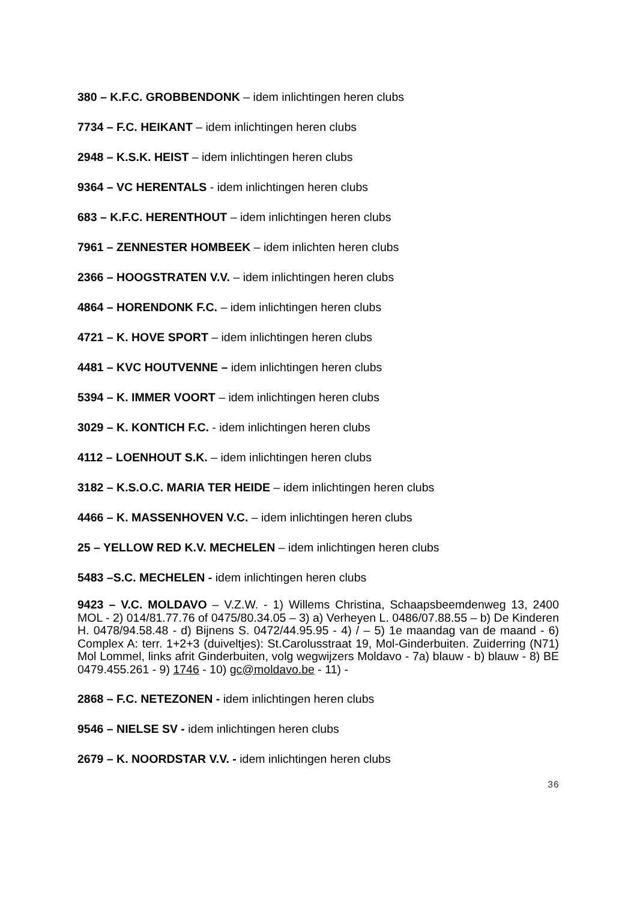380 – K.F.C. GROBBENDONK – idem inlichtingen heren clubs
7734 – F.C. HEIKANT – idem inlichtingen heren clubs
2948 – K.S.K. HEIST – idem inlichtingen heren clubs
9364 – VC HERENTALS - idem inlichtingen heren clubs
683 – K.F.C. HERENTHOUT – idem inlichtingen heren clubs
7961 – ZENNESTER HOMBEEK – idem inlichten heren clubs
2366 – HOOGSTRATEN V.V. – idem inlichtingen heren clubs
4864 – HORENDONK F.C. – idem inlichtingen heren clubs
4721 – K. HOVE SPORT – idem inlichtingen heren clubs
4481 – KVC HOUTVENNE – idem inlichtingen heren clubs
5394 – K. IMMER VOORT – idem inlichtingen heren clubs
3029 – K. KONTICH F.C. - idem inlichtingen heren clubs
4112 – LOENHOUT S.K. – idem inlichtingen heren clubs
3182 – K.S.O.C. MARIA TER HEIDE – idem inlichtingen heren clubs
4466 – K. MASSENHOVEN V.C. – idem inlichtingen heren clubs
25 – YELLOW RED K.V. MECHELEN – idem inlichtingen heren clubs
5483 –S.C. MECHELEN - idem inlichtingen heren clubs
9423 – V.C. MOLDAVO – V.Z.W. - 1) Willems Christina, Schaapsbeemdenweg 13, 2400 MOL - 2) 014/81.77.76 of 0475/80.34.05 – 3) a) Verheyen L. 0486/07.88.55 – b) De Kinderen H. 0478/94.58.48 - d) Bijnens S. 0472/44.95.95 - 4) / – 5) 1e maandag van de maand - 6) Complex A: terr. 1+2+3 (duiveltjes): St.Carolusstraat 19, Mol-Ginderbuiten. Zuiderring (N71) Mol Lommel, links afrit Ginderbuiten, volg wegwijzers Moldavo - 7a) blauw - b) blauw - 8) BE 0479.455.261 - 9) 1746 - 10) gc@moldavo.be - 11) -
2868 – F.C. NETEZONEN - idem inlichtingen heren clubs
9546 – NIELSE SV - idem inlichtingen heren clubs
2679 – K. NOORDSTAR V.V. - idem inlichtingen heren clubs
36